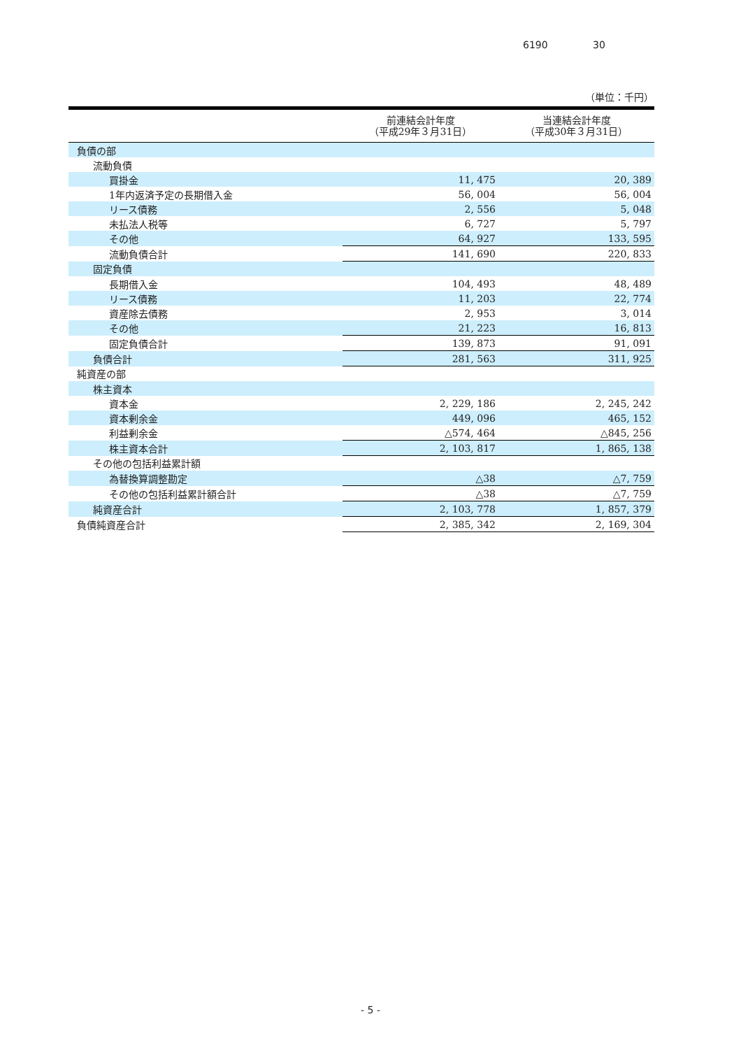6190 30
（単位：千円）
| | 前連結会計年度 （平成29年３月31日） | 当連結会計年度 （平成30年３月31日） |
| --- | --- | --- |
| 負債の部 | | |
| 流動負債 | | |
| 買掛金 | 11, 475 | 20, 389 |
| 1年内返済予定の長期借入金 | 56, 004 | 56, 004 |
| リース債務 | 2, 556 | 5, 048 |
| 未払法人税等 | 6, 727 | 5, 797 |
| その他 | 64, 927 | 133, 595 |
| 流動負債合計 | 141, 690 | 220, 833 |
| 固定負債 | | |
| 長期借入金 | 104, 493 | 48, 489 |
| リース債務 | 11, 203 | 22, 774 |
| 資産除去債務 | 2, 953 | 3, 014 |
| その他 | 21, 223 | 16, 813 |
| 固定負債合計 | 139, 873 | 91, 091 |
| 負債合計 | 281, 563 | 311, 925 |
| 純資産の部 | | |
| 株主資本 | | |
| 資本金 | 2, 229, 186 | 2, 245, 242 |
| 資本剰余金 | 449, 096 | 465, 152 |
| 利益剰余金 | △574, 464 | △845, 256 |
| 株主資本合計 | 2, 103, 817 | 1, 865, 138 |
| その他の包括利益累計額 | | |
| 為替換算調整勘定 | △38 | △7, 759 |
| その他の包括利益累計額合計 | △38 | △7, 759 |
| 純資産合計 | 2, 103, 778 | 1, 857, 379 |
| 負債純資産合計 | 2, 385, 342 | 2, 169, 304 |
- 5 -